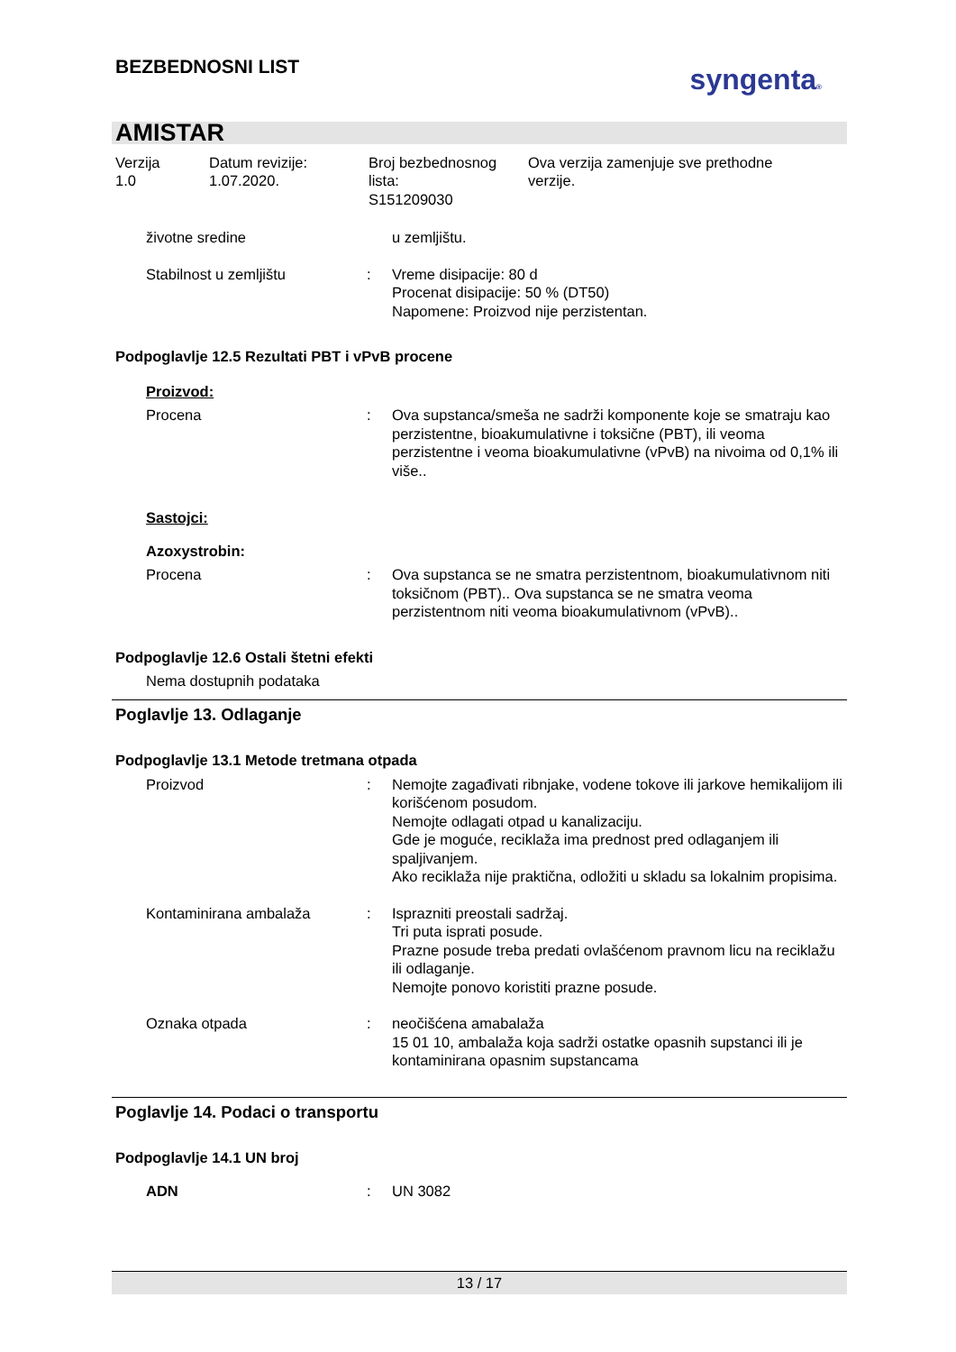BEZBEDNOSNI LIST
syngenta®
AMISTAR
Verzija
1.0
Datum revizije:
1.07.2020.
Broj bezbednosnog
lista:
S151209030
Ova verzija zamenjuje sve prethodne
verzije.
životne sredine u zemljištu.
Stabilnost u zemljištu : Vreme disipacije: 80 d
Procenat disipacije: 50 % (DT50)
Napomene: Proizvod nije perzistentan.
Podpoglavlje 12.5 Rezultati PBT i vPvB procene
Proizvod:
Procena : Ova supstanca/smeša ne sadrži komponente koje se smatraju kao perzistentne, bioakumulativne i toksične (PBT), ili veoma perzistentne i veoma bioakumulativne (vPvB) na nivoima od 0,1% ili više..
Sastojci:
Azoxystrobin:
Procena : Ova supstanca se ne smatra perzistentnom, bioakumulativnom niti toksičnom (PBT).. Ova supstanca se ne smatra veoma perzistentnom niti veoma bioakumulativnom (vPvB)..
Podpoglavlje 12.6 Ostali štetni efekti
Nema dostupnih podataka
Poglavlje 13. Odlaganje
Podpoglavlje 13.1 Metode tretmana otpada
Proizvod : Nemojte zagađivati ribnjake, vodene tokove ili jarkove hemikalijom ili korišćenom posudom.
Nemojte odlagati otpad u kanalizaciju.
Gde je moguće, reciklaža ima prednost pred odlaganjem ili spaljivanjem.
Ako reciklaža nije praktična, odložiti u skladu sa lokalnim propisima.
Kontaminirana ambalaža : Isprazniti preostali sadržaj.
Tri puta isprati posude.
Prazne posude treba predati ovlašćenom pravnom licu na reciklažu ili odlaganje.
Nemojte ponovo koristiti prazne posude.
Oznaka otpada : neočišćena amabalaža
15 01 10, ambalaža koja sadrži ostatke opasnih supstanci ili je kontaminirana opasnim supstancama
Poglavlje 14. Podaci o transportu
Podpoglavlje 14.1 UN broj
ADN : UN 3082
13 / 17